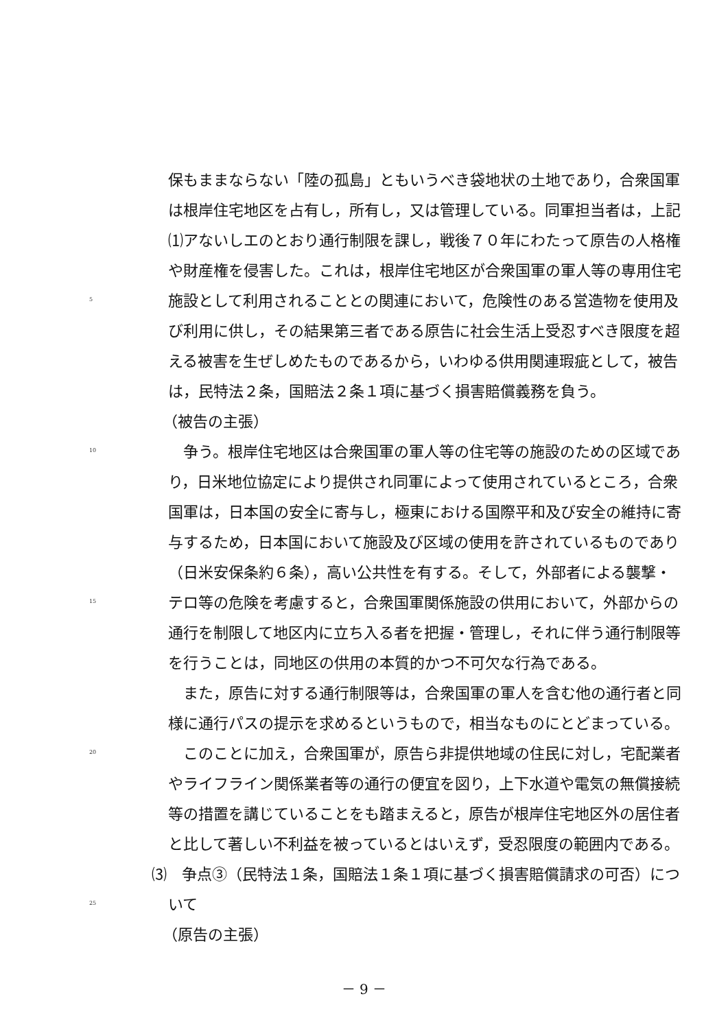保もままならない「陸の孤島」ともいうべき袋地状の土地であり，合衆国軍
は根岸住宅地区を占有し，所有し，又は管理している。同軍担当者は，上記
⑴アないしエのとおり通行制限を課し，戦後７０年にわたって原告の人格権
や財産権を侵害した。これは，根岸住宅地区が合衆国軍の軍人等の専用住宅
5 施設として利用されることとの関連において，危険性のある営造物を使用及
び利用に供し，その結果第三者である原告に社会生活上受忍すべき限度を超
える被害を生ぜしめたものであるから，いわゆる供用関連瑕疵として，被告
は，民特法２条，国賠法２条１項に基づく損害賠償義務を負う。
（被告の主張）
10　争う。根岸住宅地区は合衆国軍の軍人等の住宅等の施設のための区域であ
り，日米地位協定により提供され同軍によって使用されているところ，合衆
国軍は，日本国の安全に寄与し，極東における国際平和及び安全の維持に寄
与するため，日本国において施設及び区域の使用を許されているものであり
（日米安保条約６条），高い公共性を有する。そして，外部者による襲撃・
15 テロ等の危険を考慮すると，合衆国軍関係施設の供用において，外部からの
通行を制限して地区内に立ち入る者を把握・管理し，それに伴う通行制限等
を行うことは，同地区の供用の本質的かつ不可欠な行為である。
　また，原告に対する通行制限等は，合衆国軍の軍人を含む他の通行者と同
様に通行パスの提示を求めるというもので，相当なものにとどまっている。
20　このことに加え，合衆国軍が，原告ら非提供地域の住民に対し，宅配業者
やライフライン関係業者等の通行の便宜を図り，上下水道や電気の無償接続
等の措置を講じていることをも踏まえると，原告が根岸住宅地区外の居住者
と比して著しい不利益を被っているとはいえず，受忍限度の範囲内である。
⑶　争点③（民特法１条，国賠法１条１項に基づく損害賠償請求の可否）につ
25 いて
（原告の主張）
－ 9 －